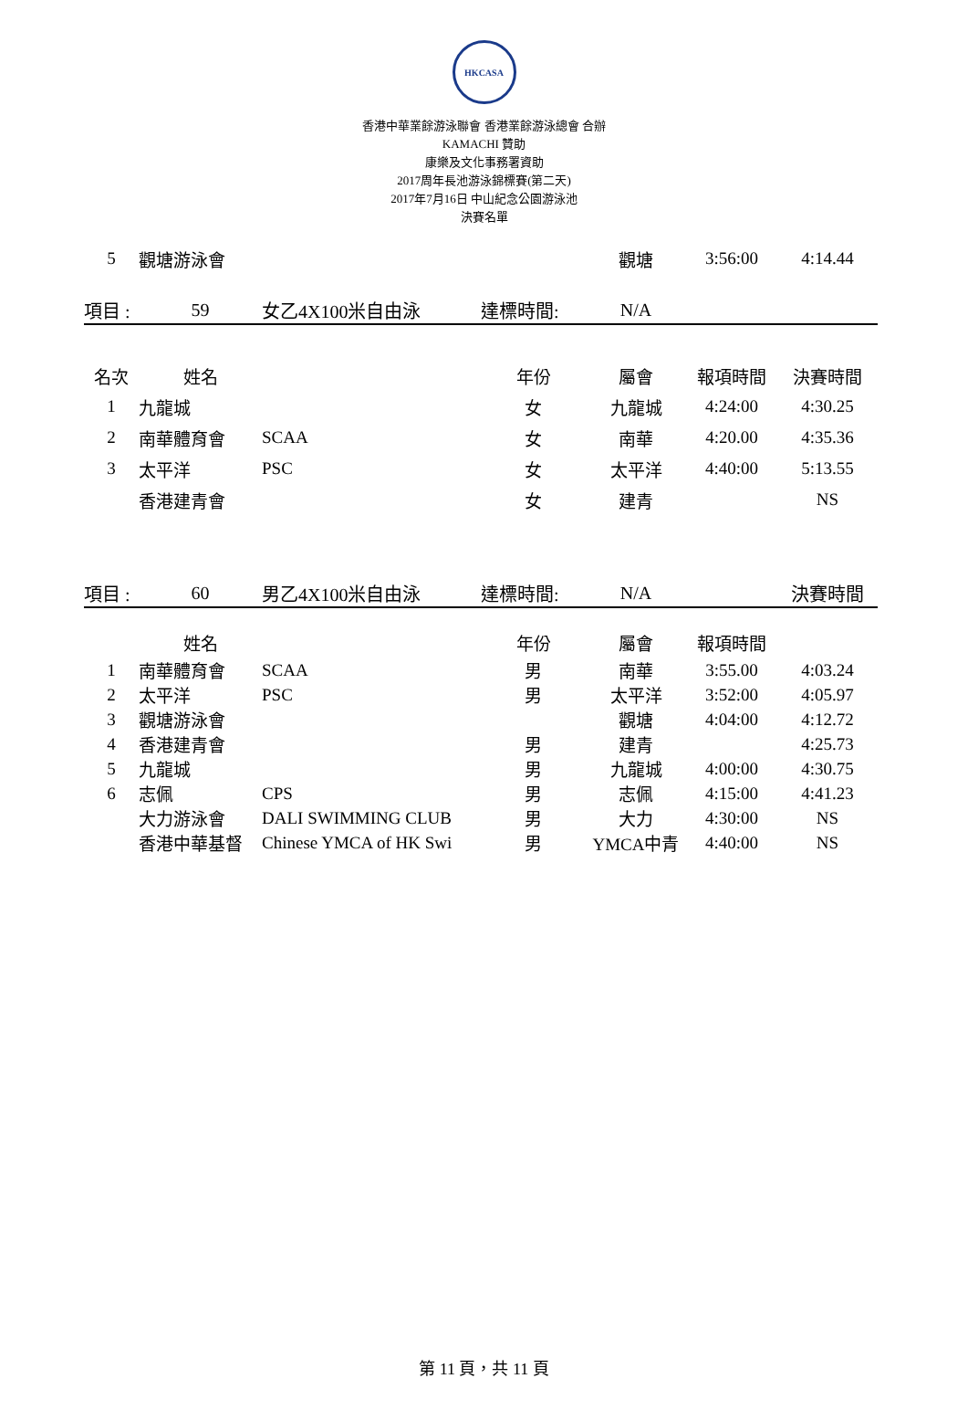HKCASA
香港中華業餘游泳聯會 香港業餘游泳總會 合辦
KAMACHI 贊助
康樂及文化事務署資助
2017周年長池游泳錦標賽(第二天)
2017年7月16日 中山紀念公園游泳池
決賽名單
| 5 | 觀塘游泳會 | | | 觀塘 | 3:56:00 | 4:14.44 |
| 項目 : | 59 | 女乙4X100米自由泳 | 達標時間: | N/A | | |
| 名次 | 姓名 | | 年份 | 屬會 | 報項時間 | 決賽時間 |
| 1 | 九龍城 | | 女 | 九龍城 | 4:24:00 | 4:30.25 |
| 2 | 南華體育會 | SCAA | 女 | 南華 | 4:20.00 | 4:35.36 |
| 3 | 太平洋 | PSC | 女 | 太平洋 | 4:40:00 | 5:13.55 |
| | 香港建青會 | | 女 | 建青 | | NS |
| 項目 : | 60 | 男乙4X100米自由泳 | 達標時間: | N/A | | 決賽時間 |
| | 姓名 | | 年份 | 屬會 | 報項時間 | |
| 1 | 南華體育會 | SCAA | 男 | 南華 | 3:55.00 | 4:03.24 |
| 2 | 太平洋 | PSC | 男 | 太平洋 | 3:52:00 | 4:05.97 |
| 3 | 觀塘游泳會 | | | 觀塘 | 4:04:00 | 4:12.72 |
| 4 | 香港建青會 | | 男 | 建青 | | 4:25.73 |
| 5 | 九龍城 | | 男 | 九龍城 | 4:00:00 | 4:30.75 |
| 6 | 志佩 | CPS | 男 | 志佩 | 4:15:00 | 4:41.23 |
| | 大力游泳會 | DALI SWIMMING CLUB | 男 | 大力 | 4:30:00 | NS |
| | 香港中華基督 | Chinese YMCA of HK Swi | 男 | YMCA中青 | 4:40:00 | NS |
第 11 頁，共 11 頁